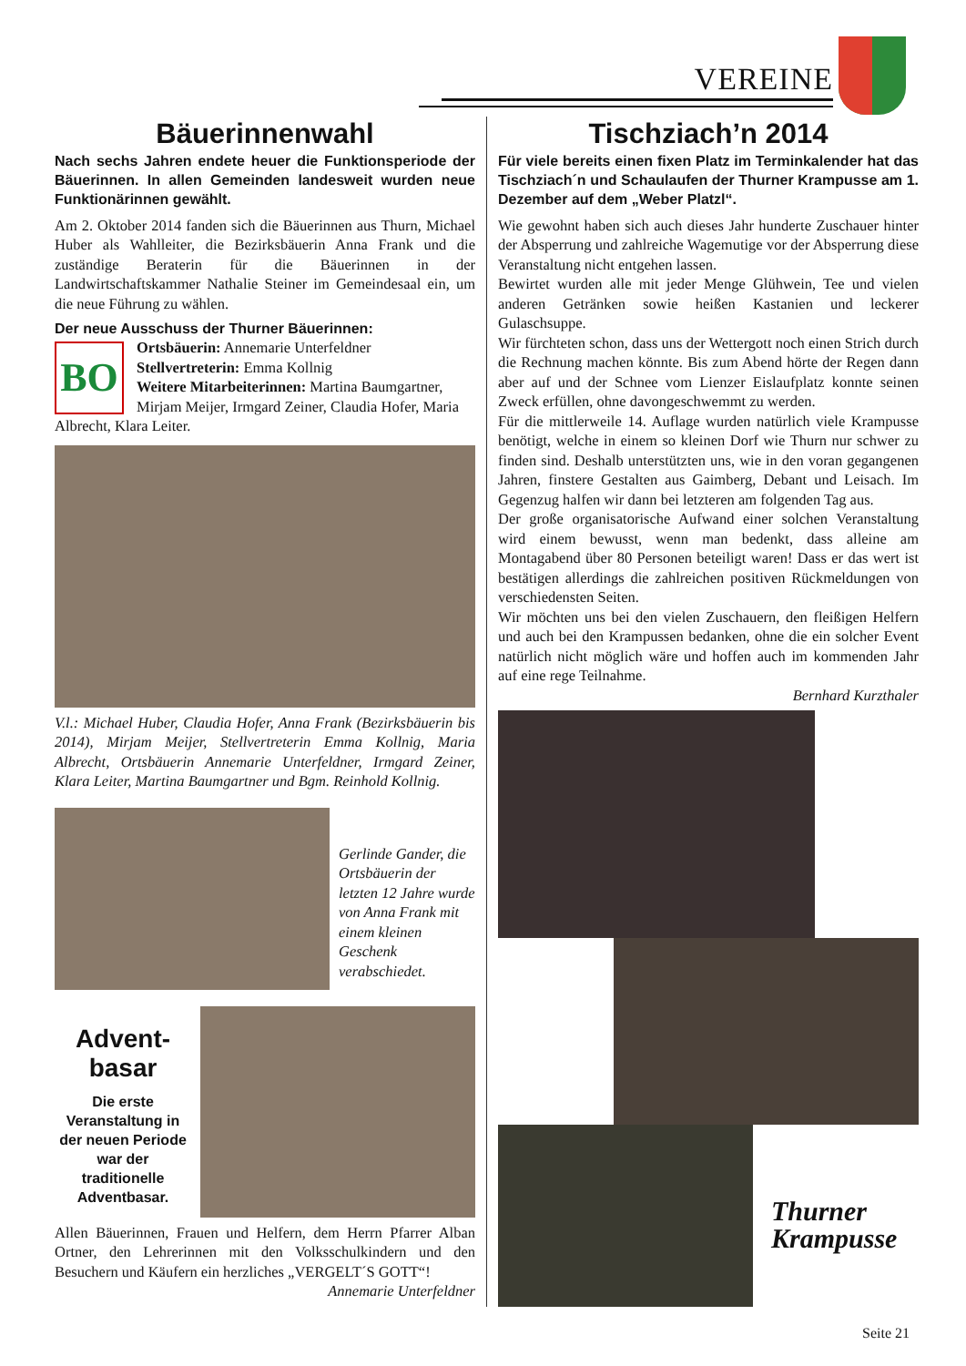VEREINE
Bäuerinnenwahl
Nach sechs Jahren endete heuer die Funktionsperiode der Bäuerinnen. In allen Gemeinden landesweit wurden neue Funktionärinnen gewählt.
Am 2. Oktober 2014 fanden sich die Bäuerinnen aus Thurn, Michael Huber als Wahlleiter, die Bezirksbäuerin Anna Frank und die zuständige Beraterin für die Bäuerinnen in der Landwirtschaftskammer Nathalie Steiner im Gemeindesaal ein, um die neue Führung zu wählen.
Der neue Ausschuss der Thurner Bäuerinnen:
BO
Ortsbäuerin: Annemarie Unterfeldner
Stellvertreterin: Emma Kollnig
Weitere Mitarbeiterinnen: Martina Baumgartner, Mirjam Meijer, Irmgard Zeiner, Claudia Hofer, Maria Albrecht, Klara Leiter.
V.l.: Michael Huber, Claudia Hofer, Anna Frank (Bezirksbäuerin bis 2014), Mirjam Meijer, Stellvertreterin Emma Kollnig, Maria Albrecht, Ortsbäuerin Annemarie Unterfeldner, Irmgard Zeiner, Klara Leiter, Martina Baumgartner und Bgm. Reinhold Kollnig.
Gerlinde Gander, die Ortsbäuerin der letzten 12 Jahre wurde von Anna Frank mit einem kleinen Geschenk verabschiedet.
Advent-
basar
Die erste Veranstaltung in der neuen Periode war der traditionelle Adventbasar.
Allen Bäuerinnen, Frauen und Helfern, dem Herrn Pfarrer Alban Ortner, den Lehrerinnen mit den Volksschulkindern und den Besuchern und Käufern ein herzliches „VERGELT´S GOTT“!
Annemarie Unterfeldner
Tischziach’n 2014
Für viele bereits einen fixen Platz im Terminkalender hat das Tischziach´n und Schaulaufen der Thurner Krampusse am 1. Dezember auf dem „Weber Platzl“.
Wie gewohnt haben sich auch dieses Jahr hunderte Zuschauer hinter der Absperrung und zahlreiche Wagemutige vor der Absperrung diese Veranstaltung nicht entgehen lassen.
Bewirtet wurden alle mit jeder Menge Glühwein, Tee und vielen anderen Getränken sowie heißen Kastanien und leckerer Gulaschsuppe.
Wir fürchteten schon, dass uns der Wettergott noch einen Strich durch die Rechnung machen könnte. Bis zum Abend hörte der Regen dann aber auf und der Schnee vom Lienzer Eislaufplatz konnte seinen Zweck erfüllen, ohne davongeschwemmt zu werden.
Für die mittlerweile 14. Auflage wurden natürlich viele Krampusse benötigt, welche in einem so kleinen Dorf wie Thurn nur schwer zu finden sind. Deshalb unterstützten uns, wie in den voran gegangenen Jahren, finstere Gestalten aus Gaimberg, Debant und Leisach. Im Gegenzug halfen wir dann bei letzteren am folgenden Tag aus.
Der große organisatorische Aufwand einer solchen Veranstaltung wird einem bewusst, wenn man bedenkt, dass alleine am Montagabend über 80 Personen beteiligt waren! Dass er das wert ist bestätigen allerdings die zahlreichen positiven Rückmeldungen von verschiedensten Seiten.
Wir möchten uns bei den vielen Zuschauern, den fleißigen Helfern und auch bei den Krampussen bedanken, ohne die ein solcher Event natürlich nicht möglich wäre und hoffen auch im kommenden Jahr auf eine rege Teilnahme.
Bernhard Kurzthaler
Thurner
Krampusse
Seite 21